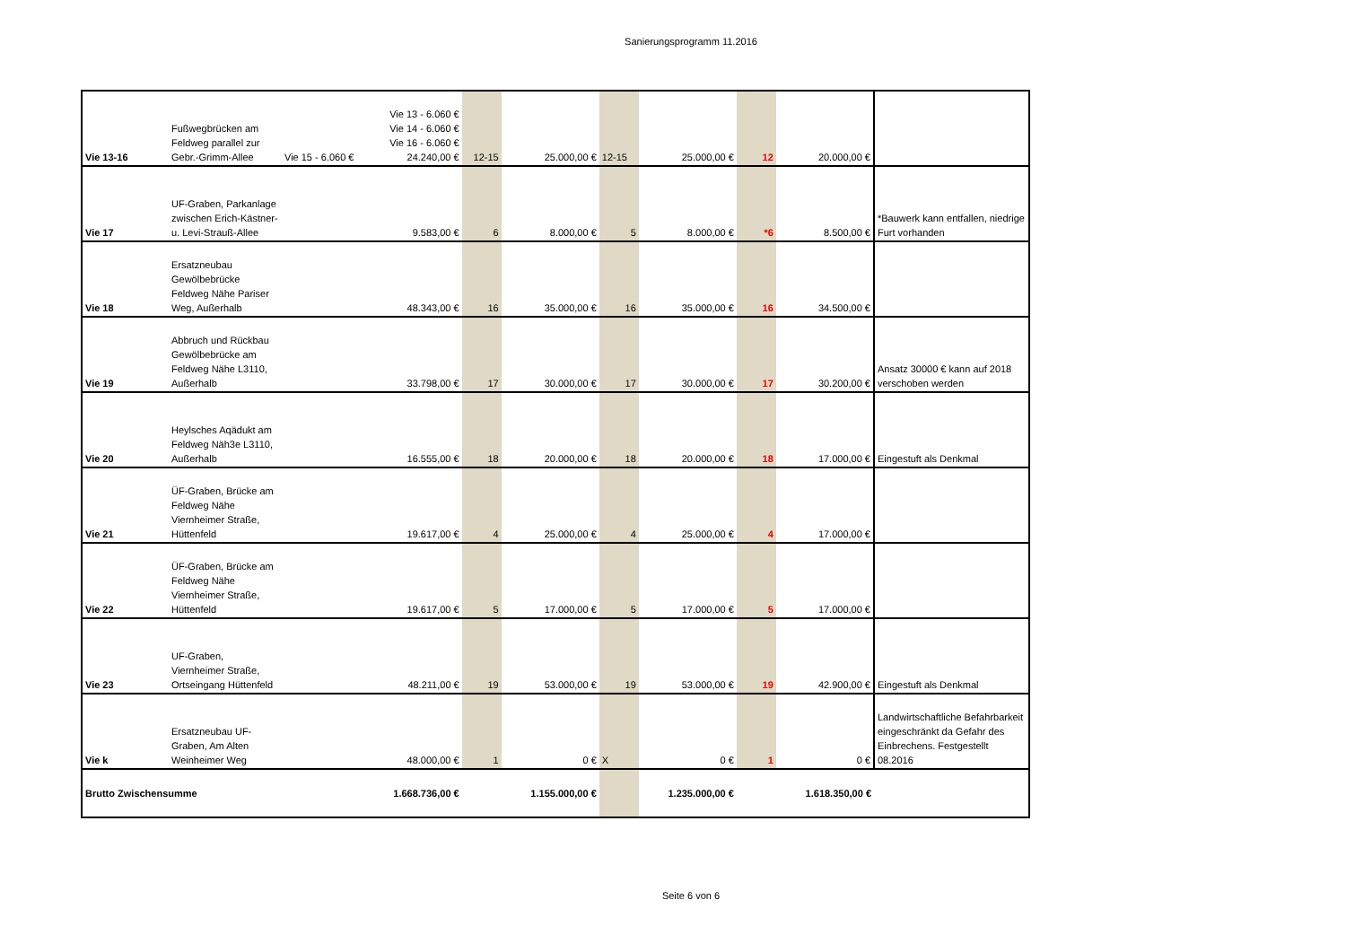Sanierungsprogramm 11.2016
| Vie 13-16 | Fußwegbrücken am Feldweg parallel zur Gebr.-Grimm-Allee | Vie 15 - 6.060 € | Vie 13 - 6.060 € Vie 14 - 6.060 € Vie 16 - 6.060 € 24.240,00 € | 12-15 | 25.000,00 € | 12-15 | 25.000,00 € | 12 | 20.000,00 € | |
| Vie 17 | UF-Graben, Parkanlage zwischen Erich-Kästner- u. Levi-Strauß-Allee | | 9.583,00 € | 6 | 8.000,00 € | 5 | 8.000,00 € | *6 | 8.500,00 € | *Bauwerk kann entfallen, niedrige Furt vorhanden |
| Vie 18 | Ersatzneubau Gewölbebrücke Feldweg Nähe Pariser Weg, Außerhalb | | 48.343,00 € | 16 | 35.000,00 € | 16 | 35.000,00 € | 16 | 34.500,00 € | |
| Vie 19 | Abbruch und Rückbau Gewölbebrücke am Feldweg Nähe L3110, Außerhalb | | 33.798,00 € | 17 | 30.000,00 € | 17 | 30.000,00 € | 17 | 30.200,00 € | Ansatz 30000 € kann auf 2018 verschoben werden |
| Vie 20 | Heylsches Aqädukt am Feldweg Näh3e L3110, Außerhalb | | 16.555,00 € | 18 | 20.000,00 € | 18 | 20.000,00 € | 18 | 17.000,00 € | Eingestuft als Denkmal |
| Vie 21 | ÜF-Graben, Brücke am Feldweg Nähe Viernheimer Straße, Hüttenfeld | | 19.617,00 € | 4 | 25.000,00 € | 4 | 25.000,00 € | 4 | 17.000,00 € | |
| Vie 22 | ÜF-Graben, Brücke am Feldweg Nähe Viernheimer Straße, Hüttenfeld | | 19.617,00 € | 5 | 17.000,00 € | 5 | 17.000,00 € | 5 | 17.000,00 € | |
| Vie 23 | UF-Graben, Viernheimer Straße, Ortseingang Hüttenfeld | | 48.211,00 € | 19 | 53.000,00 € | 19 | 53.000,00 € | 19 | 42.900,00 € | Eingestuft als Denkmal |
| Vie k | Ersatzneubau UF-Graben, Am Alten Weinheimer Weg | | 48.000,00 € | 1 | 0 € | X | 0 € | 1 | 0 € | Landwirtschaftliche Befahrbarkeit eingeschränkt da Gefahr des Einbrechens. Festgestellt 08.2016 |
| Brutto Zwischensumme | | | 1.668.736,00 € | | 1.155.000,00 € | | 1.235.000,00 € | | 1.618.350,00 € | |
Seite 6 von 6